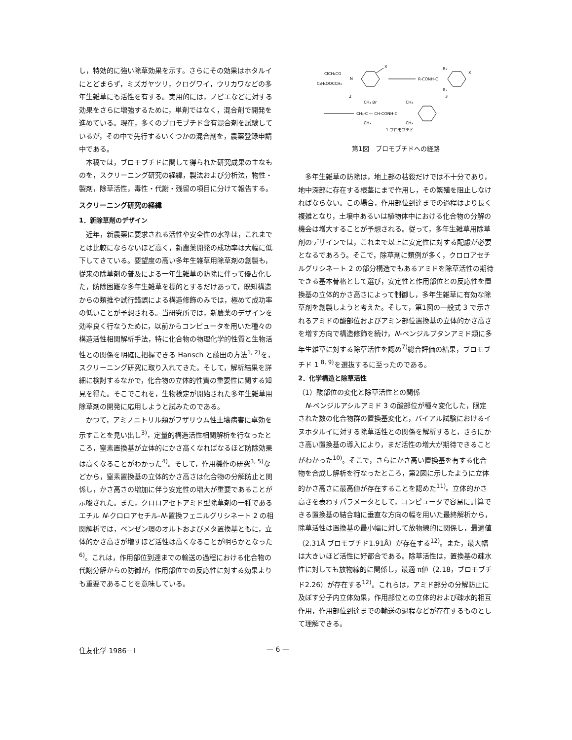し，特効的に強い除草効果を示す。さらにその効果はホタルイにとどまらず，ミズガヤツリ，クログワイ，ウリカワなどの多年生雑草にも活性を有する。実用的には，ノビエなどに対する効果をさらに増強するために，単剤ではなく，混合剤で開発を進めている。現在，多くのブロモブチド含有混合剤を試験しているが，その中で先行するいくつかの混合剤を，農薬登録申請中である。
本稿では，ブロモブチドに関して得られた研究成果の主なものを，スクリーニング研究の経緯，製法および分析法，物性・製剤，除草活性，毒性・代謝・残留の項目に分けて報告する。
スクリーニング研究の経緯
1．新除草剤のデザイン
近年，新農薬に要求される活性や安全性の水準は，これまでとは比較にならないほど高く，新農薬開発の成功率は大幅に低下してきている。要望度の高い多年生雑草用除草剤の創製も，従来の除草剤の普及による一年生雑草の防除に伴って優占化した，防除困難な多年生雑草を標的とするだけあって，既知構造からの類推や試行錯誤による構造修飾のみでは，極めて成功率の低いことが予想される。当研究所では，新農薬のデザインを効率良く行なうために，以前からコンピュータを用いた種々の構造活性相関解析手法，特に化合物の物理化学的性質と生物活性との関係を明確に把握できる Hansch と藤田の方法<sup>1, 2)</sup>を，スクリーニング研究に取り入れてきた。そして，解析結果を詳細に検討するなかで，化合物の立体的性質の重要性に関する知見を得た。そこでこれを，生物検定が開始された多年生雑草用除草剤の開発に応用しようと試みたのである。
かつて，アミノニトリル類がフザリウム性土壌病害に卓効を示すことを見い出し<sup>3)</sup>，定量的構造活性相関解析を行なったところ，窒素置換基が立体的にかさ高くなればなるほど防除効果は高くなることがわかった<sup>4)</sup>。そして，作用機作の研究<sup>3, 5)</sup>などから，窒素置換基の立体的かさ高さは化合物の分解防止と関係し，かさ高さの増加に伴う安定性の増大が重要であることが示唆された。また，クロロアセトアミド型除草剤の一種であるエチル N-クロロアセチル-N-置換フェニルグリシネート 2 の相関解析では，ベンゼン環のオルトおよびメタ置換基ともに，立体的かさ高さが増すほど活性は高くなることが明らかとなった<sup>6)</sup>。これは，作用部位到達までの輸送の過程における化合物の代謝分解からの防御が，作用部位での反応性に対する効果よりも重要であることを意味している。
ClCH₂CO
C₂H₅OOCCH₂
N
X
R-CONH-C
R₁
R₂
X
2
3
CH₃-C — CH-CONH-C
CH₃ Br
CH₃
CH₃
CH₃
1 ブロモブチド
第1図　ブロモブチドへの経路
多年生雑草の防除は，地上部の枯殺だけでは不十分であり，地中深部に存在する根茎にまで作用し，その繁殖を阻止しなければならない。この場合，作用部位到達までの過程はより長く複雑となり，土壌中あるいは植物体中における化合物の分解の機会は増大することが予想される。従って，多年生雑草用除草剤のデザインでは，これまで以上に安定性に対する配慮が必要となるであろう。そこで，除草剤に類例が多く，クロロアセチルグリシネート 2 の部分構造でもあるアミドを除草活性の期待できる基本骨格として選び，安定性と作用部位との反応性を置換基の立体的かさ高さによって制御し，多年生雑草に有効な除草剤を創製しようと考えた。そして，第1図の一般式 3 で示されるアミドの酸部位およびアミン部位置換基の立体的かさ高さを増す方向で構造修飾を続け，N-ベンジルブタンアミド類に多年生雑草に対する除草活性を認め<sup>7)</sup>総合評価の結果，ブロモブチド 1 <sup>8, 9)</sup>を選抜するに至ったのである。
2．化学構造と除草活性
（1）酸部位の変化と除草活性との関係
N-ベンジルアシルアミド 3 の酸部位が種々変化した，限定された数の化合物群の置換基変化と，バイアル試験におけるイヌホタルイに対する除草活性との関係を解析すると，さらにかさ高い置換基の導入により，まだ活性の増大が期待できることがわかった<sup>10)</sup>。そこで，さらにかさ高い置換基を有する化合物を合成し解析を行なったところ，第2図に示したように立体的かさ高さに最高値が存在することを認めた<sup>11)</sup>。立体的かさ高さを表わすパラメータとして，コンピュータで容易に計算できる置換基の結合軸に垂直な方向の幅を用いた最終解析から，除草活性は置換基の最小幅に対して放物線的に関係し，最適値（2.31Å ブロモブチド1.91Å）が存在する<sup>12)</sup>。また，最大幅は大きいほど活性に好都合である。除草活性は，置換基の疎水性に対しても放物線的に関係し，最適 π値（2.18，ブロモブチド2.26）が存在する<sup>12)</sup>。これらは，アミド部分の分解防止に及ぼす分子内立体効果，作用部位との立体的および疎水的相互作用，作用部位到達までの輸送の過程などが存在するものとして理解できる。
住友化学 1986－Ⅰ — 6 —